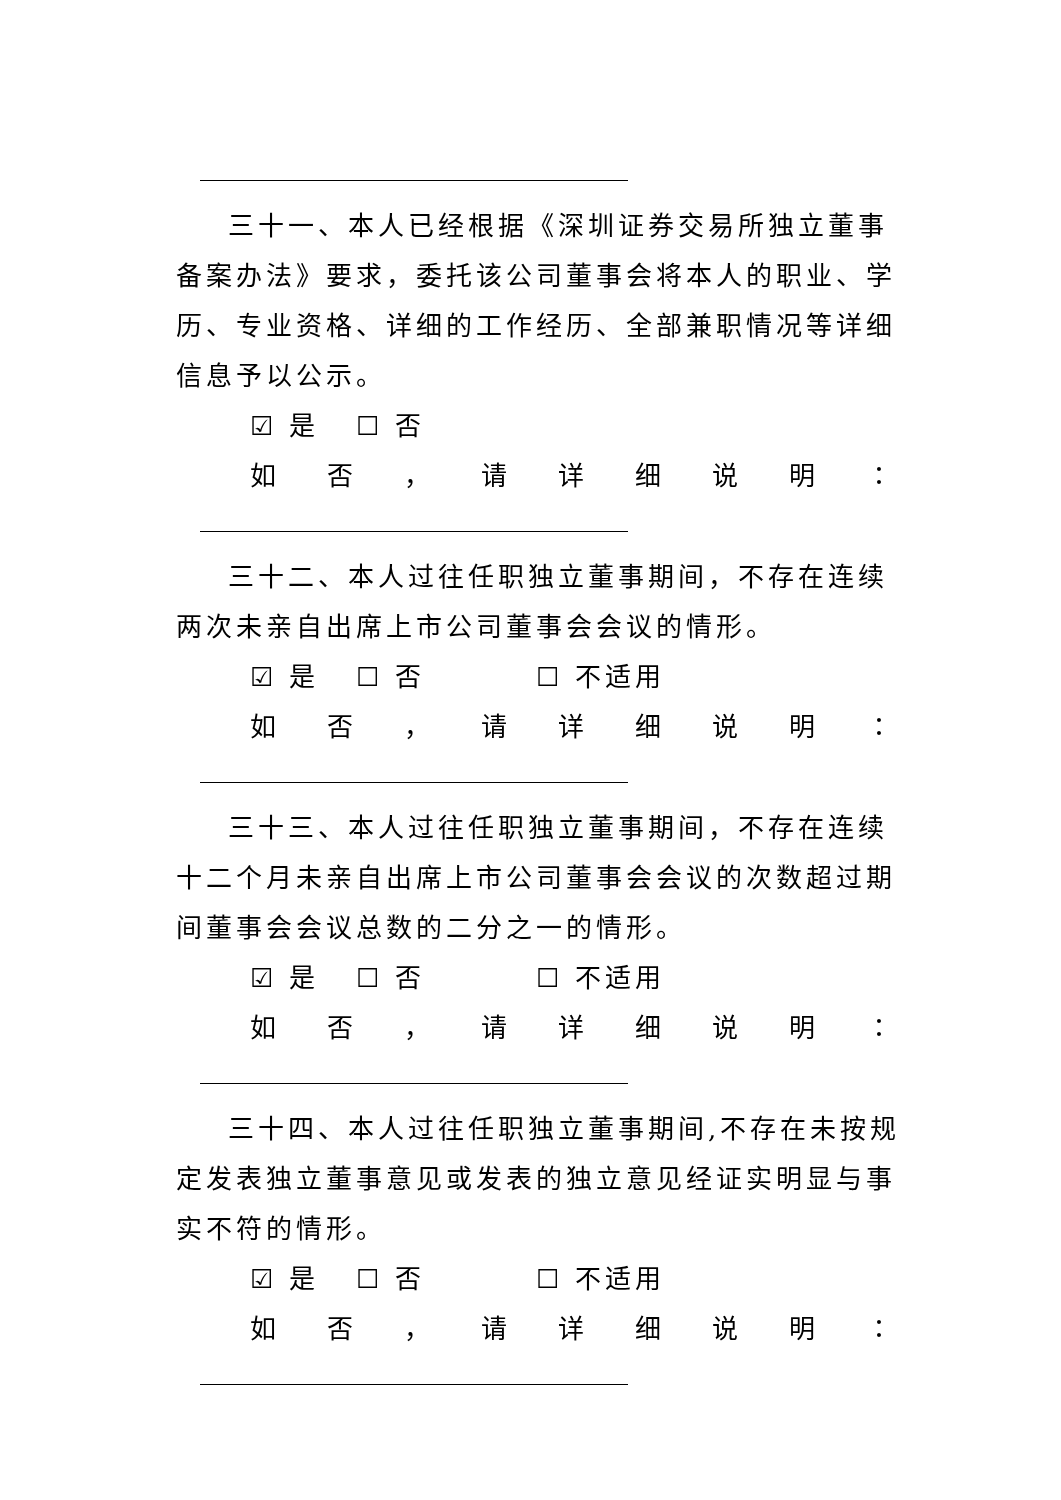三十一、本人已经根据《深圳证券交易所独立董事备案办法》要求，委托该公司董事会将本人的职业、学历、专业资格、详细的工作经历、全部兼职情况等详细信息予以公示。
☑ 是 ☐ 否
如否 ， 请详细说明 ：
三十二、本人过往任职独立董事期间，不存在连续两次未亲自出席上市公司董事会会议的情形。
☑ 是 ☐ 否 ☐ 不适用
如否 ， 请详细说明 ：
三十三、本人过往任职独立董事期间，不存在连续十二个月未亲自出席上市公司董事会会议的次数超过期间董事会会议总数的二分之一的情形。
☑ 是 ☐ 否 ☐ 不适用
如否 ， 请详细说明 ：
三十四、本人过往任职独立董事期间,不存在未按规定发表独立董事意见或发表的独立意见经证实明显与事实不符的情形。
☑ 是 ☐ 否 ☐ 不适用
如否 ， 请详细说明 ：